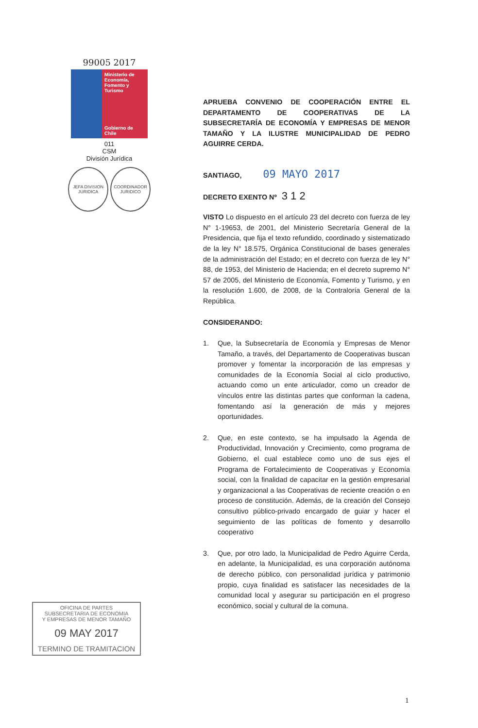99005 2017
Ministerio de Economía, Fomento y Turismo
Gobierno de Chile
011
CSM
División Jurídica
JEFA DIVISION JURIDICA
COORDINADOR JURIDICO
OFICINA DE PARTES
SUBSECRETARIA DE ECONOMIA
Y EMPRESAS DE MENOR TAMAÑO
09 MAY 2017
TERMINO DE TRAMITACION
APRUEBA CONVENIO DE COOPERACIÓN ENTRE EL DEPARTAMENTO DE COOPERATIVAS DE LA SUBSECRETARÍA DE ECONOMÍA Y EMPRESAS DE MENOR TAMAÑO Y LA ILUSTRE MUNICIPALIDAD DE PEDRO AGUIRRE CERDA.
SANTIAGO, 09 MAYO 2017
DECRETO EXENTO Nº 3 1 2
VISTO Lo dispuesto en el artículo 23 del decreto con fuerza de ley N° 1-19653, de 2001, del Ministerio Secretaría General de la Presidencia, que fija el texto refundido, coordinado y sistematizado de la ley N° 18.575, Orgánica Constitucional de bases generales de la administración del Estado; en el decreto con fuerza de ley N° 88, de 1953, del Ministerio de Hacienda; en el decreto supremo N° 57 de 2005, del Ministerio de Economía, Fomento y Turismo, y en la resolución 1.600, de 2008, de la Contraloría General de la República.
CONSIDERANDO:
1. Que, la Subsecretaría de Economía y Empresas de Menor Tamaño, a través, del Departamento de Cooperativas buscan promover y fomentar la incorporación de las empresas y comunidades de la Economía Social al ciclo productivo, actuando como un ente articulador, como un creador de vínculos entre las distintas partes que conforman la cadena, fomentando así la generación de más y mejores oportunidades.
2. Que, en este contexto, se ha impulsado la Agenda de Productividad, Innovación y Crecimiento, como programa de Gobierno, el cual establece como uno de sus ejes el Programa de Fortalecimiento de Cooperativas y Economía social, con la finalidad de capacitar en la gestión empresarial y organizacional a las Cooperativas de reciente creación o en proceso de constitución. Además, de la creación del Consejo consultivo público-privado encargado de guiar y hacer el seguimiento de las políticas de fomento y desarrollo cooperativo
3. Que, por otro lado, la Municipalidad de Pedro Aguirre Cerda, en adelante, la Municipalidad, es una corporación autónoma de derecho público, con personalidad jurídica y patrimonio propio, cuya finalidad es satisfacer las necesidades de la comunidad local y asegurar su participación en el progreso económico, social y cultural de la comuna.
1